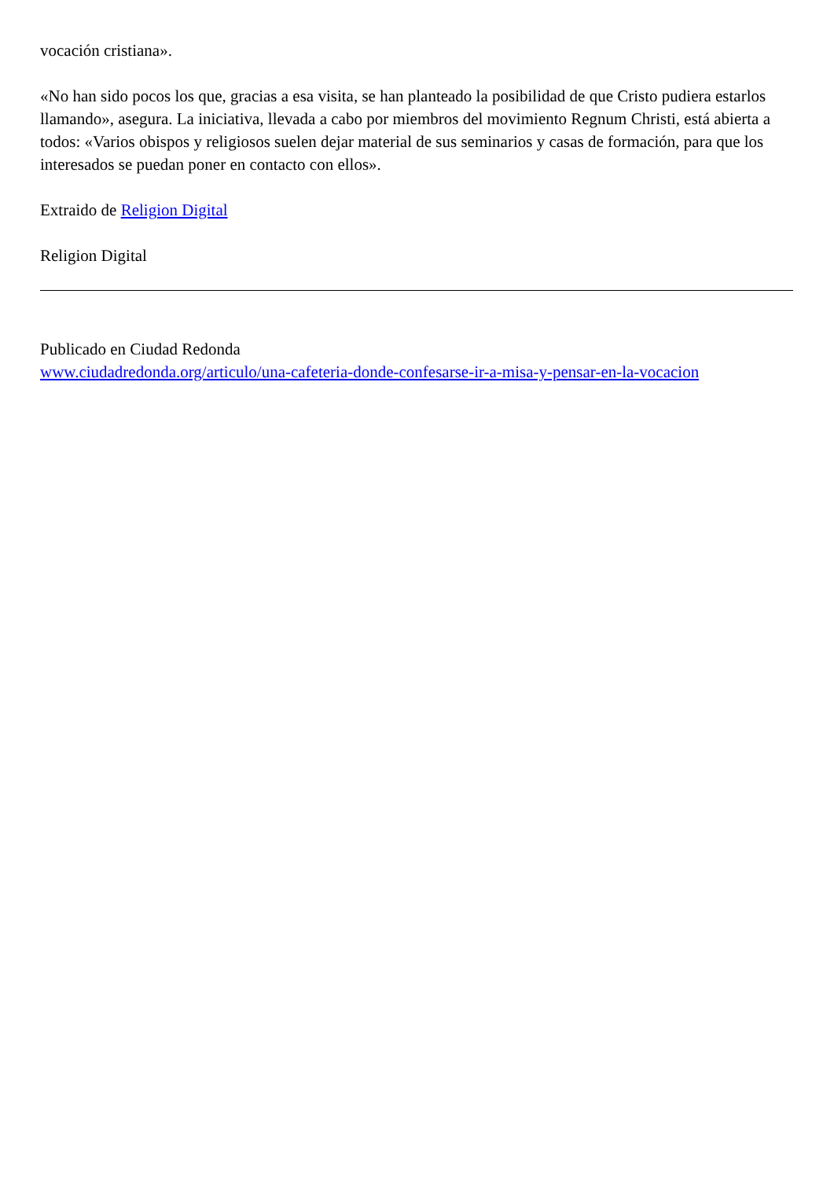vocación cristiana».
«No han sido pocos los que, gracias a esa visita, se han planteado la posibilidad de que Cristo pudiera estarlos llamando», asegura. La iniciativa, llevada a cabo por miembros del movimiento Regnum Christi, está abierta a todos: «Varios obispos y religiosos suelen dejar material de sus seminarios y casas de formación, para que los interesados se puedan poner en contacto con ellos».
Extraido de Religion Digital
Religion Digital
Publicado en Ciudad Redonda
www.ciudadredonda.org/articulo/una-cafeteria-donde-confesarse-ir-a-misa-y-pensar-en-la-vocacion